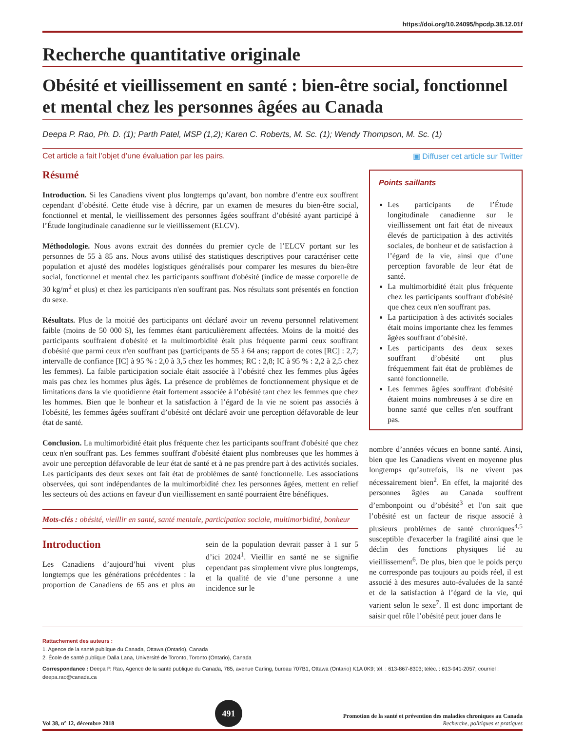https://doi.org/10.24095/hpcdp.38.12.01f
Recherche quantitative originale
Obésité et vieillissement en santé : bien-être social, fonctionnel et mental chez les personnes âgées au Canada
Deepa P. Rao, Ph. D. (1); Parth Patel, MSP (1,2); Karen C. Roberts, M. Sc. (1); Wendy Thompson, M. Sc. (1)
Cet article a fait l’objet d’une évaluation par les pairs. ▣ Diffuser cet article sur Twitter
Résumé
Introduction. Si les Canadiens vivent plus longtemps qu’avant, bon nombre d’entre eux souffrent cependant d’obésité. Cette étude vise à décrire, par un examen de mesures du bien-être social, fonctionnel et mental, le vieillissement des personnes âgées souffrant d’obésité ayant participé à l’Étude longitudinale canadienne sur le vieillissement (ELCV).
Méthodologie. Nous avons extrait des données du premier cycle de l’ELCV portant sur les personnes de 55 à 85 ans. Nous avons utilisé des statistiques descriptives pour caractériser cette population et ajusté des modèles logistiques généralisés pour comparer les mesures du bien-être social, fonctionnel et mental chez les participants souffrant d'obésité (indice de masse corporelle de 30 kg/m<sup>2</sup> et plus) et chez les participants n'en souffrant pas. Nos résultats sont présentés en fonction du sexe.
Résultats. Plus de la moitié des participants ont déclaré avoir un revenu personnel relativement faible (moins de 50 000 $), les femmes étant particulièrement affectées. Moins de la moitié des participants souffraient d'obésité et la multimorbidité était plus fréquente parmi ceux souffrant d'obésité que parmi ceux n'en souffrant pas (participants de 55 à 64 ans; rapport de cotes [RC] : 2,7; intervalle de confiance [IC] à 95 % : 2,0 à 3,5 chez les hommes; RC : 2,8; IC à 95 % : 2,2 à 2,5 chez les femmes). La faible participation sociale était associée à l’obésité chez les femmes plus âgées mais pas chez les hommes plus âgés. La présence de problèmes de fonctionnement physique et de limitations dans la vie quotidienne était fortement associée à l’obésité tant chez les femmes que chez les hommes. Bien que le bonheur et la satisfaction à l’égard de la vie ne soient pas associés à l'obésité, les femmes âgées souffrant d’obésité ont déclaré avoir une perception défavorable de leur état de santé.
Conclusion. La multimorbidité était plus fréquente chez les participants souffrant d'obésité que chez ceux n'en souffrant pas. Les femmes souffrant d'obésité étaient plus nombreuses que les hommes à avoir une perception défavorable de leur état de santé et à ne pas prendre part à des activités sociales. Les participants des deux sexes ont fait état de problèmes de santé fonctionnelle. Les associations observées, qui sont indépendantes de la multimorbidité chez les personnes âgées, mettent en relief les secteurs où des actions en faveur d'un vieillissement en santé pourraient être bénéfiques.
Mots-clés : obésité, vieillir en santé, santé mentale, participation sociale, multimorbidité, bonheur
Introduction
Les Canadiens d’aujourd’hui vivent plus longtemps que les générations précédentes : la proportion de Canadiens de 65 ans et plus au sein de la population devrait passer à 1 sur 5 d’ici 2024<sup>1</sup>. Vieillir en santé ne se signifie cependant pas simplement vivre plus longtemps, et la qualité de vie d’une personne a une incidence sur le
Points saillants
Les participants de l’Étude longitudinale canadienne sur le vieillissement ont fait état de niveaux élevés de participation à des activités sociales, de bonheur et de satisfaction à l’égard de la vie, ainsi que d’une perception favorable de leur état de santé.
La multimorbidité était plus fréquente chez les participants souffrant d'obésité que chez ceux n'en souffrant pas.
La participation à des activités sociales était moins importante chez les femmes âgées souffrant d’obésité.
Les participants des deux sexes souffrant d’obésité ont plus fréquemment fait état de problèmes de santé fonctionnelle.
Les femmes âgées souffrant d'obésité étaient moins nombreuses à se dire en bonne santé que celles n'en souffrant pas.
nombre d’années vécues en bonne santé. Ainsi, bien que les Canadiens vivent en moyenne plus longtemps qu’autrefois, ils ne vivent pas nécessairement bien<sup>2</sup>. En effet, la majorité des personnes âgées au Canada souffrent d’embonpoint ou d’obésité<sup>3</sup> et l'on sait que l’obésité est un facteur de risque associé à plusieurs problèmes de santé chroniques<sup>4,5</sup> susceptible d'exacerber la fragilité ainsi que le déclin des fonctions physiques lié au vieillissement<sup>6</sup>. De plus, bien que le poids perçu ne corresponde pas toujours au poids réel, il est associé à des mesures auto-évaluées de la santé et de la satisfaction à l’égard de la vie, qui varient selon le sexe<sup>7</sup>. Il est donc important de saisir quel rôle l’obésité peut jouer dans le
Rattachement des auteurs :
1. Agence de la santé publique du Canada, Ottawa (Ontario), Canada
2. École de santé publique Dalla Lana, Université de Toronto, Toronto (Ontario), Canada
Correspondance : Deepa P. Rao, Agence de la santé publique du Canada, 785, avenue Carling, bureau 707B1, Ottawa (Ontario) K1A 0K9; tél. : 613-867-8303; téléc. : 613-941-2057; courriel : deepa.rao@canada.ca
Vol 38, n° 12, décembre 2018
491
Promotion de la santé et prévention des maladies chroniques au Canada
Recherche, politiques et pratiques